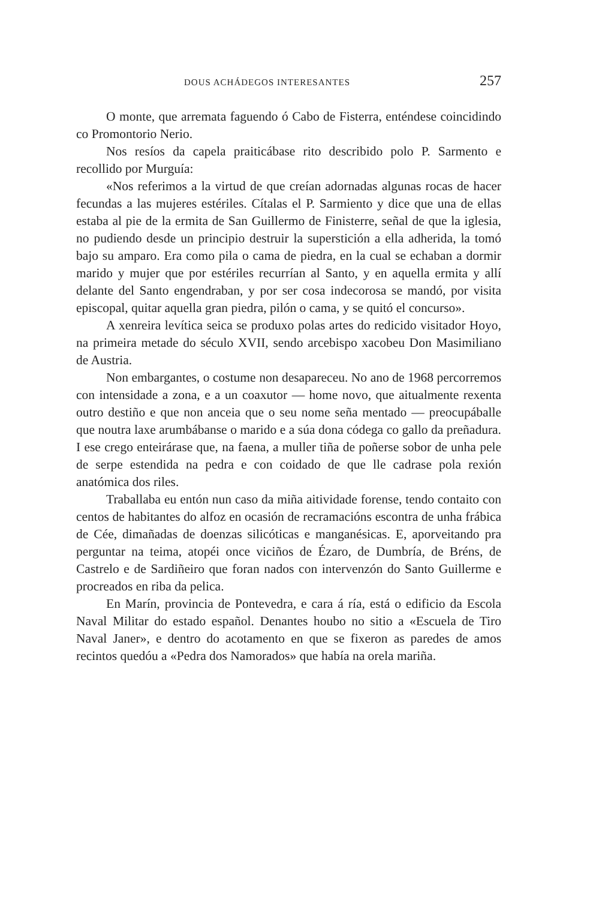DOUS ACHÁDEGOS INTERESANTES 257
O monte, que arremata faguendo ó Cabo de Fisterra, enténdese coincidindo co Promontorio Nerio.
Nos resíos da capela praiticábase rito describido polo P. Sarmento e recollido por Murguía:
«Nos referimos a la virtud de que creían adornadas algunas rocas de hacer fecundas a las mujeres estériles. Cítalas el P. Sarmiento y dice que una de ellas estaba al pie de la ermita de San Guillermo de Finisterre, señal de que la iglesia, no pudiendo desde un principio destruir la superstición a ella adherida, la tomó bajo su amparo. Era como pila o cama de piedra, en la cual se echaban a dormir marido y mujer que por estériles recurrían al Santo, y en aquella ermita y allí delante del Santo engendraban, y por ser cosa indecorosa se mandó, por visita episcopal, quitar aquella gran piedra, pilón o cama, y se quitó el concurso».
A xenreira levítica seica se produxo polas artes do redicido visitador Hoyo, na primeira metade do século XVII, sendo arcebispo xacobeu Don Masimiliano de Austria.
Non embargantes, o costume non desapareceu. No ano de 1968 percorremos con intensidade a zona, e a un coaxutor — home novo, que aitualmente rexenta outro destiño e que non anceia que o seu nome seña mentado — preocupáballe que noutra laxe arumbábanse o marido e a súa dona códega co gallo da preñadura. I ese crego enteirárase que, na faena, a muller tiña de poñerse sobor de unha pele de serpe estendida na pedra e con coidado de que lle cadrase pola rexión anatómica dos riles.
Traballaba eu entón nun caso da miña aitividade forense, tendo contaito con centos de habitantes do alfoz en ocasión de recramacións escontra de unha frábica de Cée, dimañadas de doenzas silicóticas e manganésicas. E, aporveitando pra perguntar na teima, atopéi once viciños de Ézaro, de Dumbría, de Bréns, de Castrelo e de Sardiñeiro que foran nados con intervenzón do Santo Guillerme e procreados en riba da pelica.
En Marín, provincia de Pontevedra, e cara á ría, está o edificio da Escola Naval Militar do estado español. Denantes houbo no sitio a «Escuela de Tiro Naval Janer», e dentro do acotamento en que se fixeron as paredes de amos recintos quedóu a «Pedra dos Namorados» que había na orela mariña.